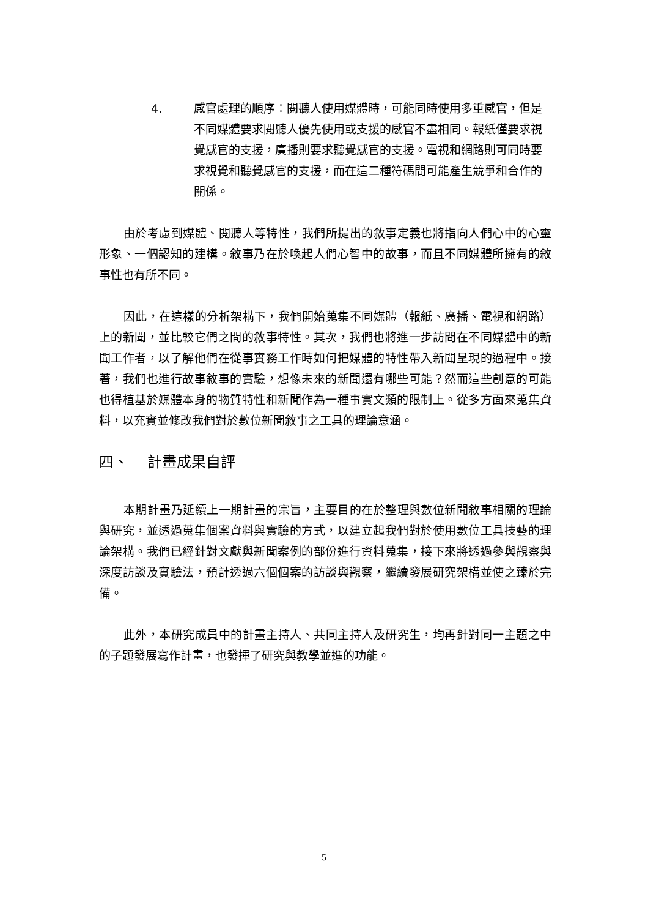4. 感官處理的順序：閱聽人使用媒體時，可能同時使用多重感官，但是不同媒體要求閱聽人優先使用或支援的感官不盡相同。報紙僅要求視覺感官的支援，廣播則要求聽覺感官的支援。電視和網路則可同時要求視覺和聽覺感官的支援，而在這二種符碼間可能產生競爭和合作的關係。
由於考慮到媒體、閱聽人等特性，我們所提出的敘事定義也將指向人們心中的心靈形象、一個認知的建構。敘事乃在於喚起人們心智中的故事，而且不同媒體所擁有的敘事性也有所不同。
因此，在這樣的分析架構下，我們開始蒐集不同媒體（報紙、廣播、電視和網路）上的新聞，並比較它們之間的敘事特性。其次，我們也將進一步訪問在不同媒體中的新聞工作者，以了解他們在從事實務工作時如何把媒體的特性帶入新聞呈現的過程中。接著，我們也進行故事敘事的實驗，想像未來的新聞還有哪些可能？然而這些創意的可能也得植基於媒體本身的物質特性和新聞作為一種事實文類的限制上。從多方面來蒐集資料，以充實並修改我們對於數位新聞敘事之工具的理論意涵。
四、 計畫成果自評
本期計畫乃延續上一期計畫的宗旨，主要目的在於整理與數位新聞敘事相關的理論與研究，並透過蒐集個案資料與實驗的方式，以建立起我們對於使用數位工具技藝的理論架構。我們已經針對文獻與新聞案例的部份進行資料蒐集，接下來將透過參與觀察與深度訪談及實驗法，預計透過六個個案的訪談與觀察，繼續發展研究架構並使之臻於完備。
此外，本研究成員中的計畫主持人、共同主持人及研究生，均再針對同一主題之中的子題發展寫作計畫，也發揮了研究與教學並進的功能。
5